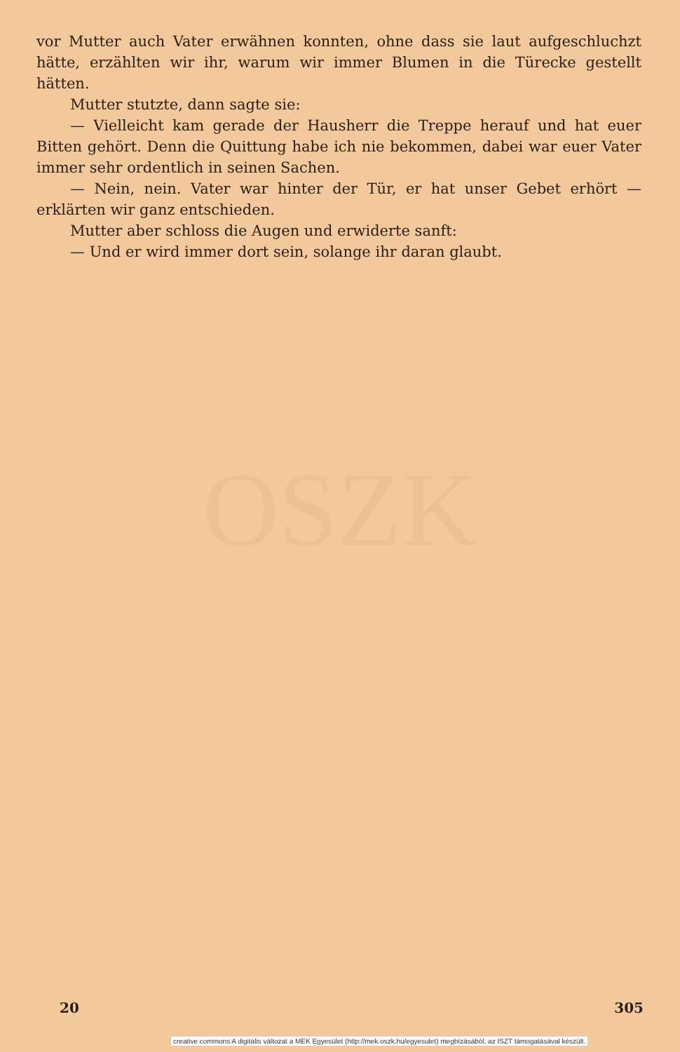vor Mutter auch Vater erwähnen konnten, ohne dass sie laut auf­geschluchzt hätte, erzählten wir ihr, warum wir immer Blumen in die Türecke gestellt hätten.
Mutter stutzte, dann sagte sie:
— Vielleicht kam gerade der Hausherr die Treppe herauf und hat euer Bitten gehört. Denn die Quittung habe ich nie bekommen, dabei war euer Vater immer sehr ordentlich in seinen Sachen.
— Nein, nein. Vater war hinter der Tür, er hat unser Gebet erhört — erklärten wir ganz entschieden.
Mutter aber schloss die Augen und erwiderte sanft:
— Und er wird immer dort sein, solange ihr daran glaubt.
OSZK
20 305
creative commons A digitális változat a MEK Egyesület (http://mek.oszk.hu/egyesulet) megbízásából, az ISZT támogatásával készült.